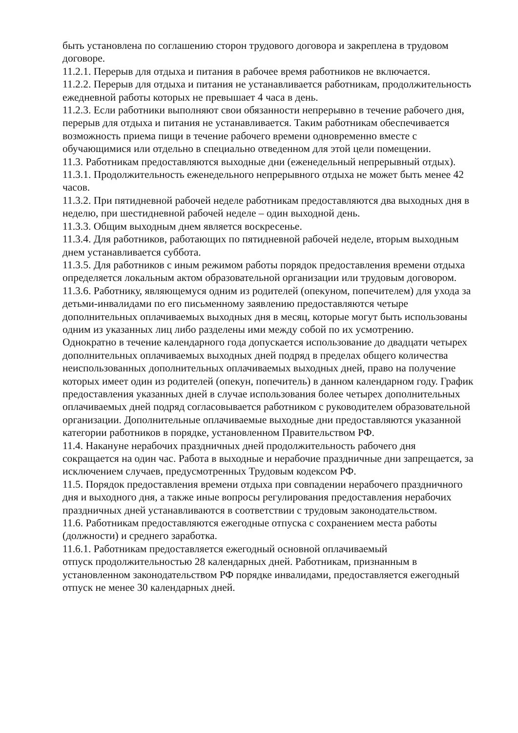быть установлена по соглашению сторон трудового договора и закреплена в трудовом договоре.
11.2.1. Перерыв для отдыха и питания в рабочее время работников не включается.
11.2.2. Перерыв для отдыха и питания не устанавливается работникам, продолжительность ежедневной работы которых не превышает 4 часа в день.
11.2.3. Если работники выполняют свои обязанности непрерывно в течение рабочего дня, перерыв для отдыха и питания не устанавливается. Таким работникам обеспечивается возможность приема пищи в течение рабочего времени одновременно вместе с обучающимися или отдельно в специально отведенном для этой цели помещении.
11.3. Работникам предоставляются выходные дни (еженедельный непрерывный отдых).
11.3.1. Продолжительность еженедельного непрерывного отдыха не может быть менее 42 часов.
11.3.2. При пятидневной рабочей неделе работникам предоставляются два выходных дня в неделю, при шестидневной рабочей неделе – один выходной день.
11.3.3. Общим выходным днем является воскресенье.
11.3.4. Для работников, работающих по пятидневной рабочей неделе, вторым выходным днем устанавливается суббота.
11.3.5. Для работников с иным режимом работы порядок предоставления времени отдыха определяется локальным актом образовательной организации или трудовым договором.
11.3.6. Работнику, являющемуся одним из родителей (опекуном, попечителем) для ухода за детьми-инвалидами по его письменному заявлению предоставляются четыре дополнительных оплачиваемых выходных дня в месяц, которые могут быть использованы одним из указанных лиц либо разделены ими между собой по их усмотрению.
Однократно в течение календарного года допускается использование до двадцати четырех дополнительных оплачиваемых выходных дней подряд в пределах общего количества неиспользованных дополнительных оплачиваемых выходных дней, право на получение которых имеет один из родителей (опекун, попечитель) в данном календарном году. График предоставления указанных дней в случае использования более четырех дополнительных оплачиваемых дней подряд согласовывается работником с руководителем образовательной организации. Дополнительные оплачиваемые выходные дни предоставляются указанной категории работников в порядке, установленном Правительством РФ.
11.4. Накануне нерабочих праздничных дней продолжительность рабочего дня сокращается на один час. Работа в выходные и нерабочие праздничные дни запрещается, за исключением случаев, предусмотренных Трудовым кодексом РФ.
11.5. Порядок предоставления времени отдыха при совпадении нерабочего праздничного дня и выходного дня, а также иные вопросы регулирования предоставления нерабочих праздничных дней устанавливаются в соответствии с трудовым законодательством.
11.6. Работникам предоставляются ежегодные отпуска с сохранением места работы (должности) и среднего заработка.
11.6.1. Работникам предоставляется ежегодный основной оплачиваемый
отпуск продолжительностью 28 календарных дней. Работникам, признанным в установленном законодательством РФ порядке инвалидами, предоставляется ежегодный отпуск не менее 30 календарных дней.